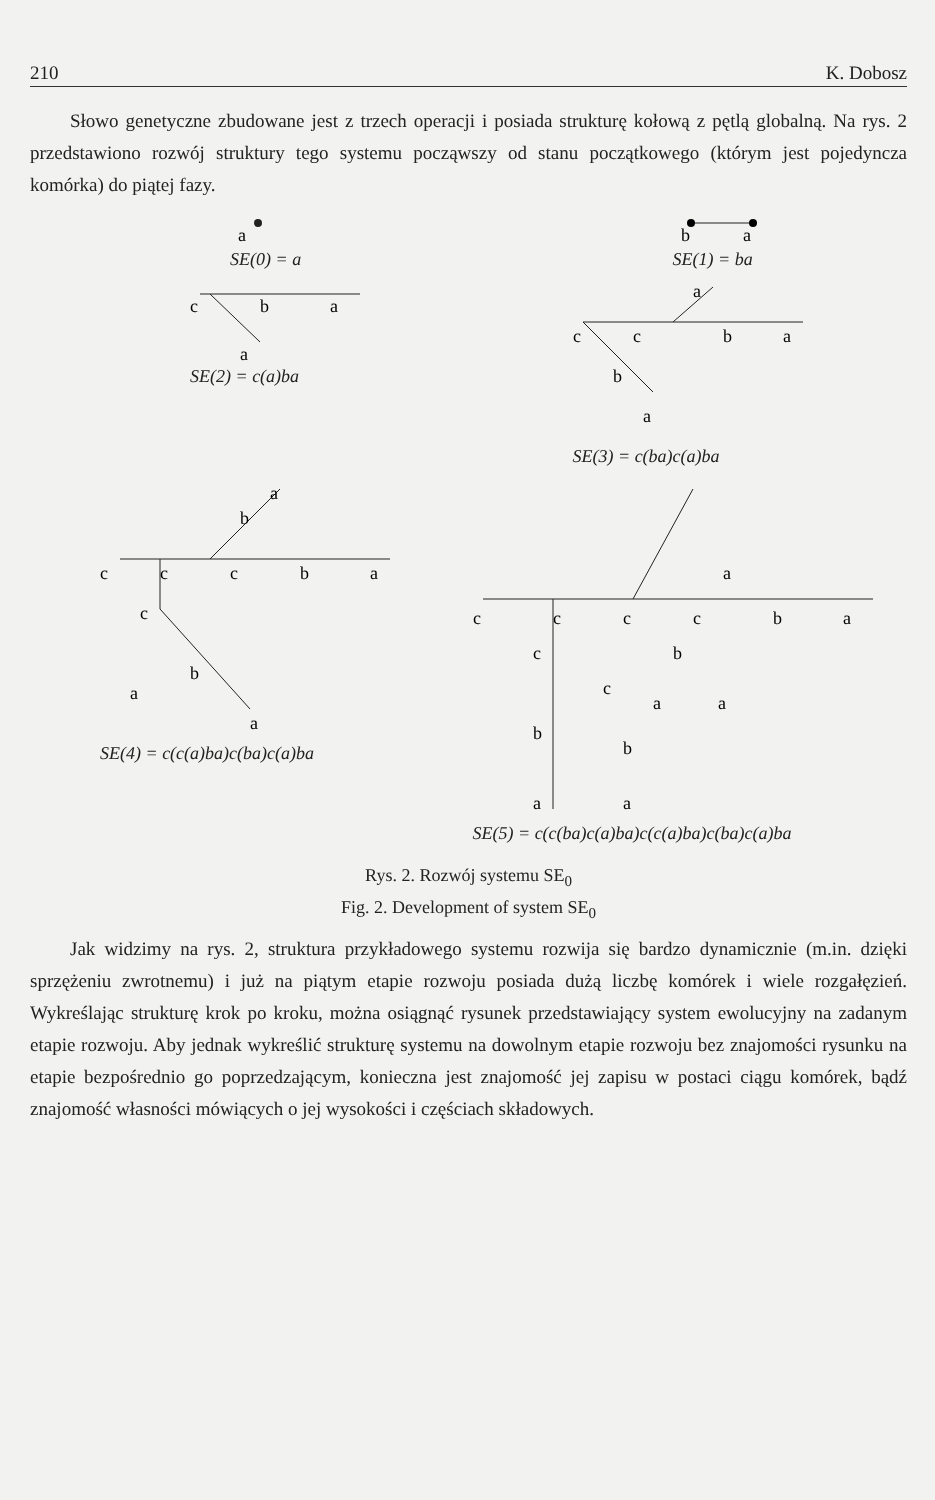210 K. Dobosz
Słowo genetyczne zbudowane jest z trzech operacji i posiada strukturę kołową z pętlą globalną. Na rys. 2 przedstawiono rozwój struktury tego systemu począwszy od stanu początkowego (którym jest pojedyncza komórka) do piątej fazy.
a
SE(0) = a
b
a
SE(1) = ba
c
b
a
a
SE(2) = c(a)ba
c
c
b
a
a
b
a
SE(3) = c(ba)c(a)ba
c
c
c
b
a
c
b
a
a
b
a
SE(4) = c(c(a)ba)c(ba)c(a)ba
c
c
c
c
b
a
c
b
a
a
b
c
a
a
b
a
SE(5) = c(c(ba)c(a)ba)c(c(a)ba)c(ba)c(a)ba
Rys. 2. Rozwój systemu SE<sub>0</sub>
Fig. 2. Development of system SE<sub>0</sub>
Jak widzimy na rys. 2, struktura przykładowego systemu rozwija się bardzo dynamicznie (m.in. dzięki sprzężeniu zwrotnemu) i już na piątym etapie rozwoju posiada dużą liczbę komórek i wiele rozgałęzień. Wykreślając strukturę krok po kroku, można osiągnąć rysunek przedstawiający system ewolucyjny na zadanym etapie rozwoju. Aby jednak wykreślić strukturę systemu na dowolnym etapie rozwoju bez znajomości rysunku na etapie bezpośrednio go poprzedzającym, konieczna jest znajomość jej zapisu w postaci ciągu komórek, bądź znajomość własności mówiących o jej wysokości i częściach składowych.